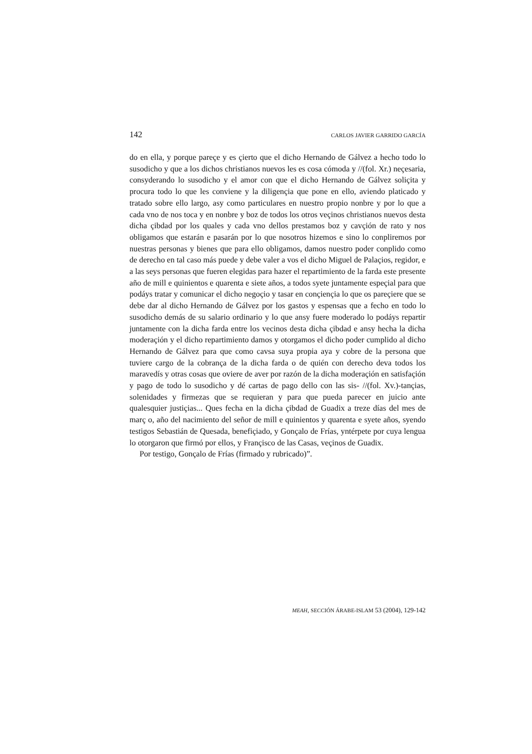142 CARLOS JAVIER GARRIDO GARCÍA
do en ella, y porque pareçe y es çierto que el dicho Hernando de Gálvez a hecho todo lo susodicho y que a los dichos christianos nuevos les es cosa cómoda y //(fol. Xr.) neçesaria, consyderando lo susodicho y el amor con que el dicho Hernando de Gálvez soliçita y procura todo lo que les conviene y la diligençia que pone en ello, aviendo platicado y tratado sobre ello largo, asy como particulares en nuestro propio nonbre y por lo que a cada vno de nos toca y en nonbre y boz de todos los otros veçinos christianos nuevos desta dicha çibdad por los quales y cada vno dellos prestamos boz y cavçión de rato y nos obligamos que estarán e pasarán por lo que nosotros hizemos e sino lo conpliremos por nuestras personas y bienes que para ello obligamos, damos nuestro poder conplido como de derecho en tal caso más puede y debe valer a vos el dicho Miguel de Palaçios, regidor, e a las seys personas que fueren elegidas para hazer el repartimiento de la farda este presente año de mill e quinientos e quarenta e siete años, a todos syete juntamente espeçial para que podáys tratar y comunicar el dicho negoçio y tasar en conçiençia lo que os pareçiere que se debe dar al dicho Hernando de Gálvez por los gastos y espensas que a fecho en todo lo susodicho demás de su salario ordinario y lo que ansy fuere moderado lo podáys repartir juntamente con la dicha farda entre los vecinos desta dicha çibdad e ansy hecha la dicha moderaçión y el dicho repartimiento damos y otorgamos el dicho poder cumplido al dicho Hernando de Gálvez para que como cavsa suya propia aya y cobre de la persona que tuviere cargo de la cobrança de la dicha farda o de quién con derecho deva todos los maravedís y otras cosas que oviere de aver por razón de la dicha moderaçión en satisfaçión y pago de todo lo susodicho y dé cartas de pago dello con las sis- //(fol. Xv.)-tançias, solenidades y firmezas que se requieran y para que pueda parecer en juicio ante qualesquier justiçias... Ques fecha en la dicha çibdad de Guadix a treze días del mes de març o, año del nacimiento del señor de mill e quinientos y quarenta e syete años, syendo testigos Sebastián de Quesada, benefiçiado, y Gonçalo de Frías, yntérpete por cuya lengua lo otorgaron que firmó por ellos, y Françisco de las Casas, veçinos de Guadix.
Por testigo, Gonçalo de Frías (firmado y rubricado)”.
MEAH, SECCIÓN ÁRABE-ISLAM 53 (2004), 129-142